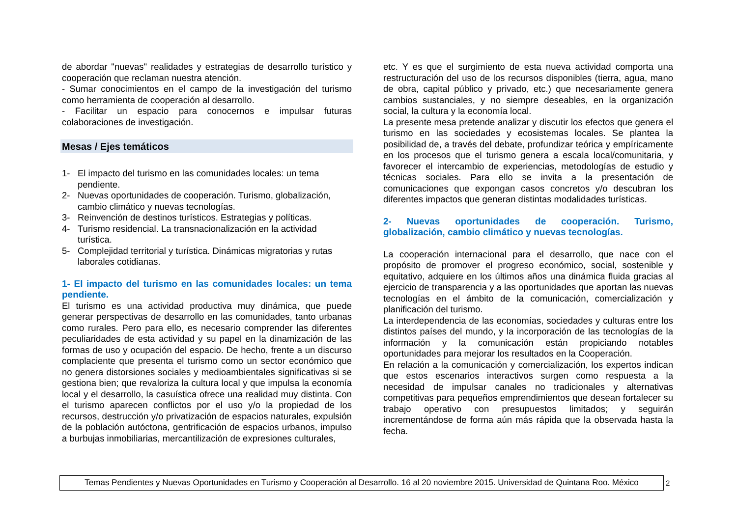de abordar "nuevas" realidades y estrategias de desarrollo turístico y cooperación que reclaman nuestra atención.
- Sumar conocimientos en el campo de la investigación del turismo como herramienta de cooperación al desarrollo.
- Facilitar un espacio para conocernos e impulsar futuras colaboraciones de investigación.
Mesas / Ejes temáticos
1- El impacto del turismo en las comunidades locales: un tema pendiente.
2- Nuevas oportunidades de cooperación. Turismo, globalización, cambio climático y nuevas tecnologías.
3- Reinvención de destinos turísticos. Estrategias y políticas.
4- Turismo residencial. La transnacionalización en la actividad turística.
5- Complejidad territorial y turística. Dinámicas migratorias y rutas laborales cotidianas.
1- El impacto del turismo en las comunidades locales: un tema pendiente.
El turismo es una actividad productiva muy dinámica, que puede generar perspectivas de desarrollo en las comunidades, tanto urbanas como rurales. Pero para ello, es necesario comprender las diferentes peculiaridades de esta actividad y su papel en la dinamización de las formas de uso y ocupación del espacio. De hecho, frente a un discurso complaciente que presenta el turismo como un sector económico que no genera distorsiones sociales y medioambientales significativas si se gestiona bien; que revaloriza la cultura local y que impulsa la economía local y el desarrollo, la casuística ofrece una realidad muy distinta. Con el turismo aparecen conflictos por el uso y/o la propiedad de los recursos, destrucción y/o privatización de espacios naturales, expulsión de la población autóctona, gentrificación de espacios urbanos, impulso a burbujas inmobiliarias, mercantilización de expresiones culturales,
etc. Y es que el surgimiento de esta nueva actividad comporta una restructuración del uso de los recursos disponibles (tierra, agua, mano de obra, capital público y privado, etc.) que necesariamente genera cambios sustanciales, y no siempre deseables, en la organización social, la cultura y la economía local.
La presente mesa pretende analizar y discutir los efectos que genera el turismo en las sociedades y ecosistemas locales. Se plantea la posibilidad de, a través del debate, profundizar teórica y empíricamente en los procesos que el turismo genera a escala local/comunitaria, y favorecer el intercambio de experiencias, metodologías de estudio y técnicas sociales. Para ello se invita a la presentación de comunicaciones que expongan casos concretos y/o descubran los diferentes impactos que generan distintas modalidades turísticas.
2- Nuevas oportunidades de cooperación. Turismo, globalización, cambio climático y nuevas tecnologías.
La cooperación internacional para el desarrollo, que nace con el propósito de promover el progreso económico, social, sostenible y equitativo, adquiere en los últimos años una dinámica fluida gracias al ejercicio de transparencia y a las oportunidades que aportan las nuevas tecnologías en el ámbito de la comunicación, comercialización y planificación del turismo.
La interdependencia de las economías, sociedades y culturas entre los distintos países del mundo, y la incorporación de las tecnologías de la información y la comunicación están propiciando notables oportunidades para mejorar los resultados en la Cooperación.
En relación a la comunicación y comercialización, los expertos indican que estos escenarios interactivos surgen como respuesta a la necesidad de impulsar canales no tradicionales y alternativas competitivas para pequeños emprendimientos que desean fortalecer su trabajo operativo con presupuestos limitados; y seguirán incrementándose de forma aún más rápida que la observada hasta la fecha.
Temas Pendientes y Nuevas Oportunidades en Turismo y Cooperación al Desarrollo. 16 al 20 noviembre 2015. Universidad de Quintana Roo. México
2